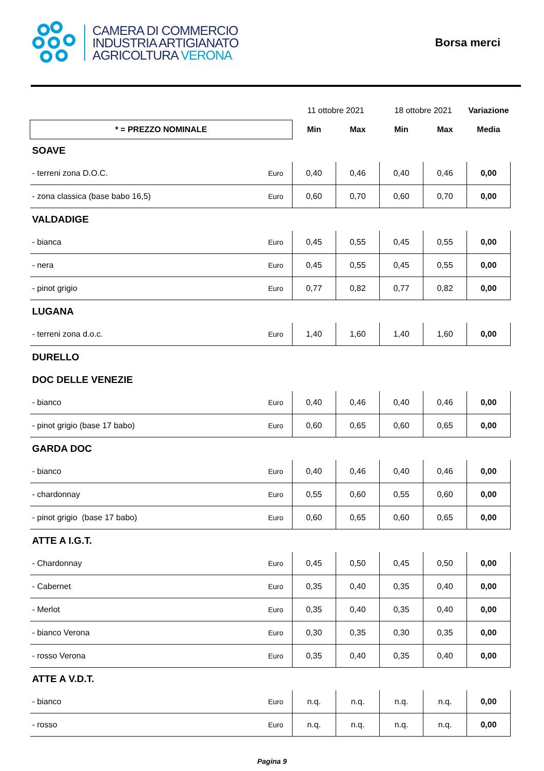CAMERA DI COMMERCIO
INDUSTRIA ARTIGIANATO
AGRICOLTURA VERONA
Borsa merci
| | | 11 ottobre 2021 | | 18 ottobre 2021 | | Variazione |
| * = PREZZO NOMINALE | | Min | Max | Min | Max | Media |
| SOAVE | | | | | | |
| - terreni zona D.O.C. | Euro | 0,40 | 0,46 | 0,40 | 0,46 | 0,00 |
| - zona classica (base babo 16,5) | Euro | 0,60 | 0,70 | 0,60 | 0,70 | 0,00 |
| VALDADIGE | | | | | | |
| - bianca | Euro | 0,45 | 0,55 | 0,45 | 0,55 | 0,00 |
| - nera | Euro | 0,45 | 0,55 | 0,45 | 0,55 | 0,00 |
| - pinot grigio | Euro | 0,77 | 0,82 | 0,77 | 0,82 | 0,00 |
| LUGANA | | | | | | |
| - terreni zona d.o.c. | Euro | 1,40 | 1,60 | 1,40 | 1,60 | 0,00 |
| DURELLO | | | | | | |
| DOC DELLE VENEZIE | | | | | | |
| - bianco | Euro | 0,40 | 0,46 | 0,40 | 0,46 | 0,00 |
| - pinot grigio (base 17 babo) | Euro | 0,60 | 0,65 | 0,60 | 0,65 | 0,00 |
| GARDA DOC | | | | | | |
| - bianco | Euro | 0,40 | 0,46 | 0,40 | 0,46 | 0,00 |
| - chardonnay | Euro | 0,55 | 0,60 | 0,55 | 0,60 | 0,00 |
| - pinot grigio (base 17 babo) | Euro | 0,60 | 0,65 | 0,60 | 0,65 | 0,00 |
| ATTE A I.G.T. | | | | | | |
| - Chardonnay | Euro | 0,45 | 0,50 | 0,45 | 0,50 | 0,00 |
| - Cabernet | Euro | 0,35 | 0,40 | 0,35 | 0,40 | 0,00 |
| - Merlot | Euro | 0,35 | 0,40 | 0,35 | 0,40 | 0,00 |
| - bianco Verona | Euro | 0,30 | 0,35 | 0,30 | 0,35 | 0,00 |
| - rosso Verona | Euro | 0,35 | 0,40 | 0,35 | 0,40 | 0,00 |
| ATTE A V.D.T. | | | | | | |
| - bianco | Euro | n.q. | n.q. | n.q. | n.q. | 0,00 |
| - rosso | Euro | n.q. | n.q. | n.q. | n.q. | 0,00 |
Pagina 9